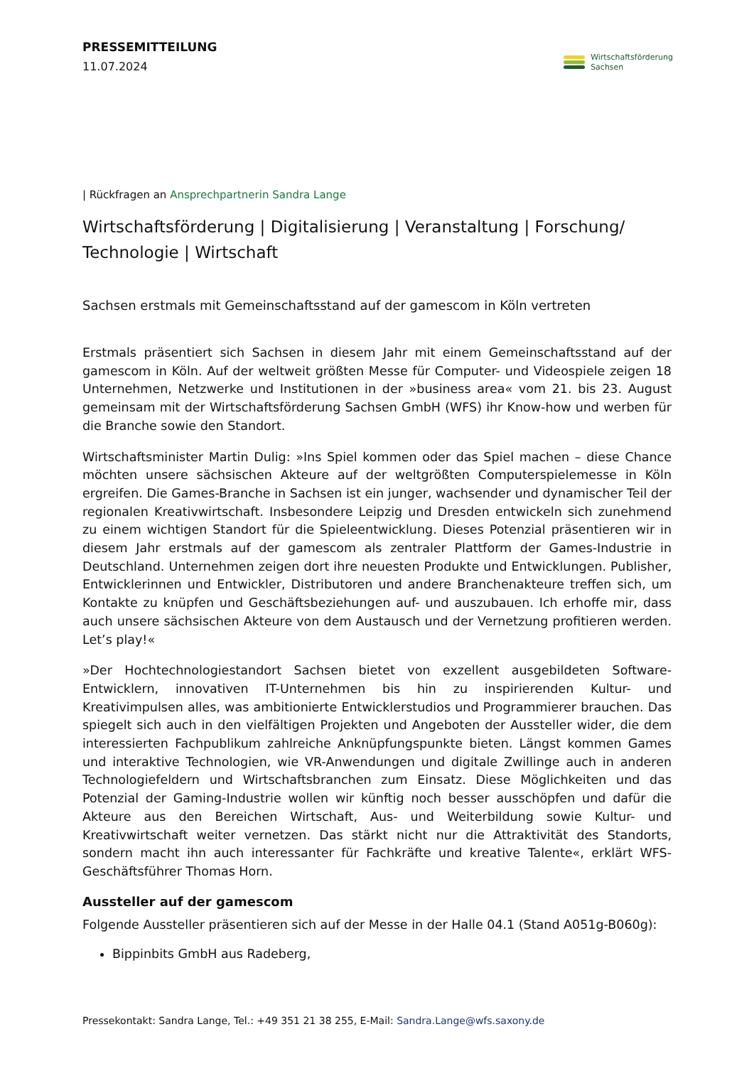PRESSEMITTEILUNG
11.07.2024
Wirtschaftsförderung
Sachsen
| Rückfragen an Ansprechpartnerin Sandra Lange
Wirtschaftsförderung | Digitalisierung | Veranstaltung | Forschung/ Technologie | Wirtschaft
Sachsen erstmals mit Gemeinschaftsstand auf der gamescom in Köln vertreten
Erstmals präsentiert sich Sachsen in diesem Jahr mit einem Gemeinschaftsstand auf der gamescom in Köln. Auf der weltweit größten Messe für Computer- und Videospiele zeigen 18 Unternehmen, Netzwerke und Institutionen in der »business area« vom 21. bis 23. August gemeinsam mit der Wirtschaftsförderung Sachsen GmbH (WFS) ihr Know-how und werben für die Branche sowie den Standort.
Wirtschaftsminister Martin Dulig: »Ins Spiel kommen oder das Spiel machen – diese Chance möchten unsere sächsischen Akteure auf der weltgrößten Computerspielemesse in Köln ergreifen. Die Games-Branche in Sachsen ist ein junger, wachsender und dynamischer Teil der regionalen Kreativwirtschaft. Insbesondere Leipzig und Dresden entwickeln sich zunehmend zu einem wichtigen Standort für die Spieleentwicklung. Dieses Potenzial präsentieren wir in diesem Jahr erstmals auf der gamescom als zentraler Plattform der Games-Industrie in Deutschland. Unternehmen zeigen dort ihre neuesten Produkte und Entwicklungen. Publisher, Entwicklerinnen und Entwickler, Distributoren und andere Branchenakteure treffen sich, um Kontakte zu knüpfen und Geschäftsbeziehungen auf- und auszubauen. Ich erhoffe mir, dass auch unsere sächsischen Akteure von dem Austausch und der Vernetzung profitieren werden. Let’s play!«
»Der Hochtechnologiestandort Sachsen bietet von exzellent ausgebildeten Software-Entwicklern, innovativen IT-Unternehmen bis hin zu inspirierenden Kultur- und Kreativimpulsen alles, was ambitionierte Entwicklerstudios und Programmierer brauchen. Das spiegelt sich auch in den vielfältigen Projekten und Angeboten der Aussteller wider, die dem interessierten Fachpublikum zahlreiche Anknüpfungspunkte bieten. Längst kommen Games und interaktive Technologien, wie VR-Anwendungen und digitale Zwillinge auch in anderen Technologiefeldern und Wirtschaftsbranchen zum Einsatz. Diese Möglichkeiten und das Potenzial der Gaming-Industrie wollen wir künftig noch besser ausschöpfen und dafür die Akteure aus den Bereichen Wirtschaft, Aus- und Weiterbildung sowie Kultur- und Kreativwirtschaft weiter vernetzen. Das stärkt nicht nur die Attraktivität des Standorts, sondern macht ihn auch interessanter für Fachkräfte und kreative Talente«, erklärt WFS-Geschäftsführer Thomas Horn.
Aussteller auf der gamescom
Folgende Aussteller präsentieren sich auf der Messe in der Halle 04.1 (Stand A051g-B060g):
Bippinbits GmbH aus Radeberg,
Pressekontakt: Sandra Lange, Tel.: +49 351 21 38 255, E-Mail: Sandra.Lange@wfs.saxony.de